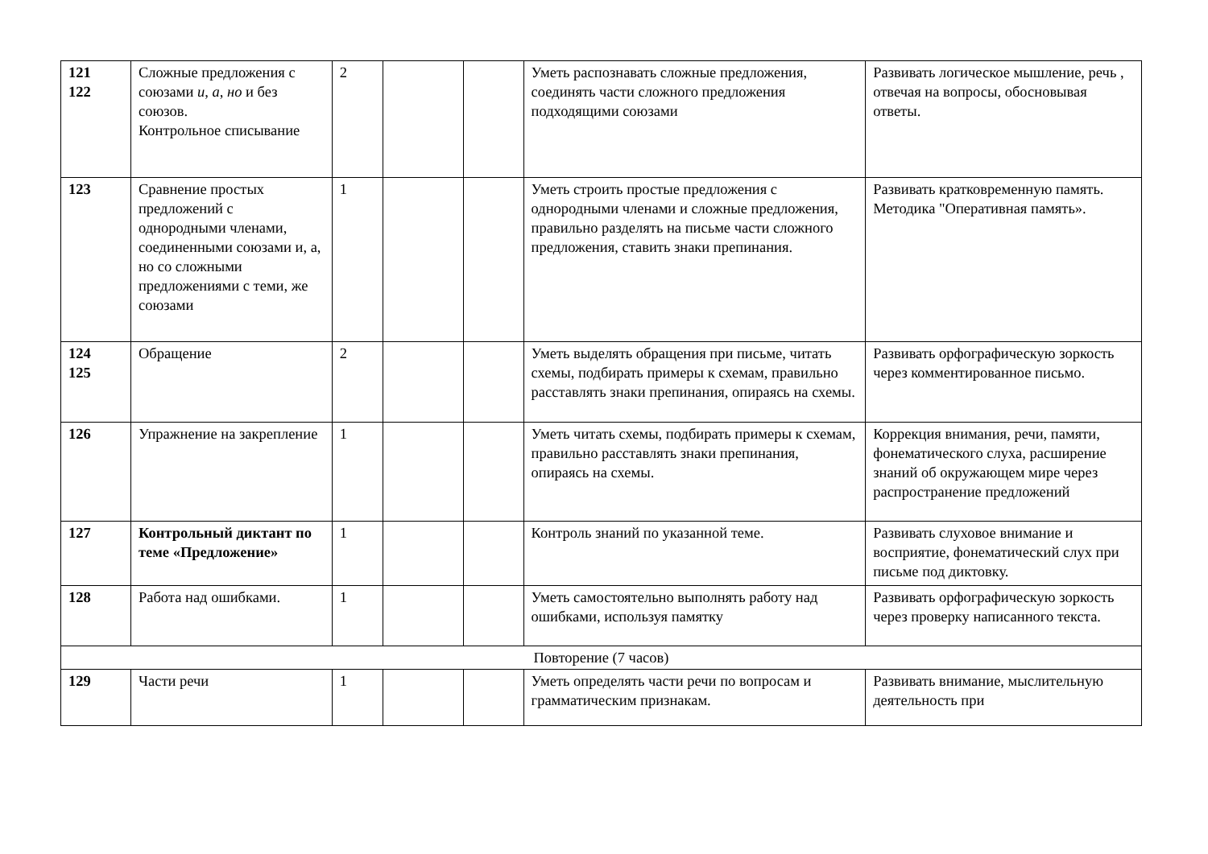| 121 122 | Сложные предложения с союзами и, а, но и без союзов. Контрольное списывание | 2 | | | Уметь распознавать сложные предложения, соединять части сложного предложения подходящими союзами | Развивать логическое мышление, речь , отвечая на вопросы, обосновывая ответы. |
| 123 | Сравнение простых предложений с однородными членами, соединенными союзами и, а, но со сложными предложениями с теми, же союзами | 1 | | | Уметь строить простые предложения с однородными членами и сложные предложения, правильно разделять на письме части сложного предложения, ставить знаки препинания. | Развивать кратковременную память. Методика "Оперативная память». |
| 124 125 | Обращение | 2 | | | Уметь выделять обращения при письме, читать схемы, подбирать примеры к схемам, правильно расставлять знаки препинания, опираясь на схемы. | Развивать орфографическую зоркость через комментированное письмо. |
| 126 | Упражнение на закрепление | 1 | | | Уметь читать схемы, подбирать примеры к схемам, правильно расставлять знаки препинания, опираясь на схемы. | Коррекция внимания, речи, памяти, фонематического слуха, расширение знаний об окружающем мире через распространение предложений |
| 127 | Контрольный диктант по теме «Предложение» | 1 | | | Контроль знаний по указанной теме. | Развивать слуховое внимание и восприятие, фонематический слух при письме под диктовку. |
| 128 | Работа над ошибками. | 1 | | | Уметь самостоятельно выполнять работу над ошибками, используя памятку | Развивать орфографическую зоркость через проверку написанного текста. |
| Повторение (7 часов) | | | | | | |
| 129 | Части речи | 1 | | | Уметь определять части речи по вопросам и грамматическим признакам. | Развивать внимание, мыслительную деятельность при |